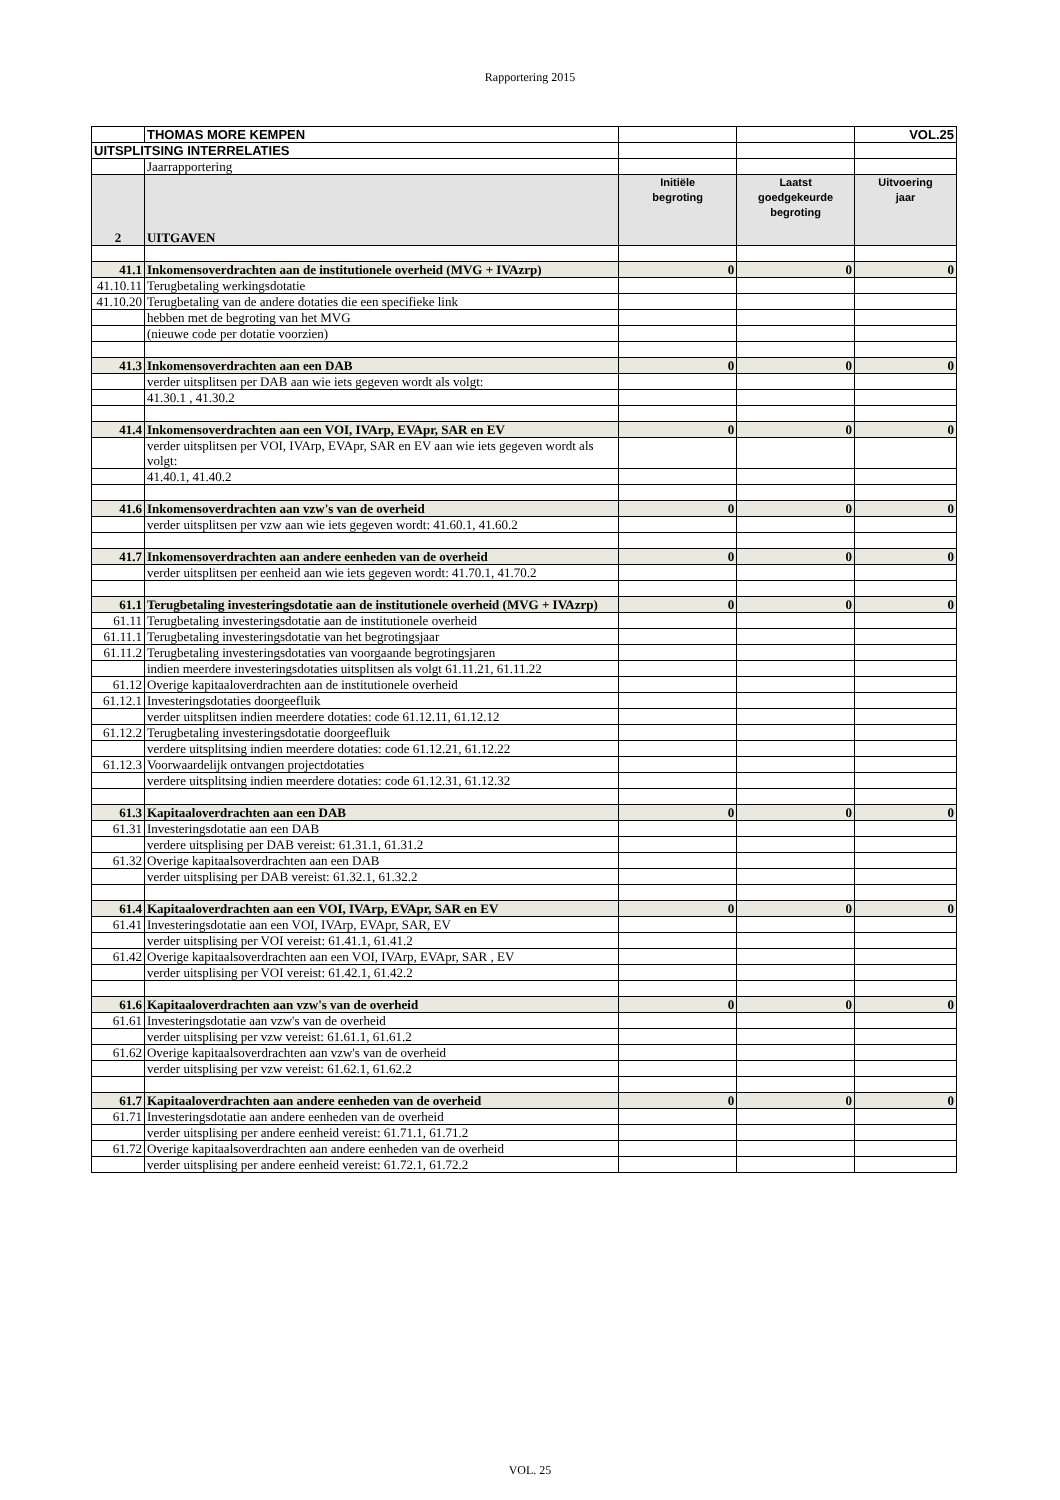Rapportering 2015
| | THOMAS MORE KEMPEN | | | VOL.25 |
| UITSPLITSING INTERRELATIES | | | | |
| | Jaarrapportering | | | |
| 2 | UITGAVEN | Initiële begroting | Laatst goedgekeurde begroting | Uitvoering jaar |
| 41.1 | Inkomensoverdrachten aan de institutionele overheid (MVG + IVAzrp) | 0 | 0 | 0 |
| 41.10.11 | Terugbetaling werkingsdotatie | | | |
| 41.10.20 | Terugbetaling van de andere dotaties die een specifieke link | | | |
| | hebben met de begroting van het MVG | | | |
| | (nieuwe code per dotatie voorzien) | | | |
| 41.3 | Inkomensoverdrachten aan een DAB | 0 | 0 | 0 |
| | verder uitsplitsen per DAB aan wie iets gegeven wordt als volgt: | | | |
| | 41.30.1 , 41.30.2 | | | |
| 41.4 | Inkomensoverdrachten aan een VOI, IVArp, EVApr, SAR en EV | 0 | 0 | 0 |
| | verder uitsplitsen per VOI, IVArp, EVApr, SAR en EV aan wie iets gegeven wordt als volgt: | | | |
| | 41.40.1, 41.40.2 | | | |
| 41.6 | Inkomensoverdrachten aan vzw's van de overheid | 0 | 0 | 0 |
| | verder uitsplitsen per vzw aan wie iets gegeven wordt: 41.60.1, 41.60.2 | | | |
| 41.7 | Inkomensoverdrachten aan andere eenheden van de overheid | 0 | 0 | 0 |
| | verder uitsplitsen per eenheid aan wie iets gegeven wordt: 41.70.1, 41.70.2 | | | |
| 61.1 | Terugbetaling investeringsdotatie aan de institutionele overheid (MVG + IVAzrp) | 0 | 0 | 0 |
| 61.11 | Terugbetaling investeringsdotatie aan de institutionele overheid | | | |
| 61.11.1 | Terugbetaling investeringsdotatie van het begrotingsjaar | | | |
| 61.11.2 | Terugbetaling investeringsdotaties van voorgaande begrotingsjaren | | | |
| | indien meerdere investeringsdotaties uitsplitsen als volgt 61.11.21, 61.11.22 | | | |
| 61.12 | Overige kapitaaloverdrachten aan de institutionele overheid | | | |
| 61.12.1 | Investeringsdotaties doorgeefluik | | | |
| | verder uitsplitsen indien meerdere dotaties: code 61.12.11, 61.12.12 | | | |
| 61.12.2 | Terugbetaling investeringsdotatie doorgeefluik | | | |
| | verdere uitsplitsing indien meerdere dotaties: code 61.12.21, 61.12.22 | | | |
| 61.12.3 | Voorwaardelijk ontvangen projectdotaties | | | |
| | verdere uitsplitsing indien meerdere dotaties: code 61.12.31, 61.12.32 | | | |
| 61.3 | Kapitaaloverdrachten aan een DAB | 0 | 0 | 0 |
| 61.31 | Investeringsdotatie aan een DAB | | | |
| | verdere uitsplising per DAB vereist: 61.31.1, 61.31.2 | | | |
| 61.32 | Overige kapitaalsoverdrachten aan een DAB | | | |
| | verder uitsplising per DAB vereist: 61.32.1, 61.32.2 | | | |
| 61.4 | Kapitaaloverdrachten aan een VOI, IVArp, EVApr, SAR en EV | 0 | 0 | 0 |
| 61.41 | Investeringsdotatie aan een VOI, IVArp, EVApr, SAR, EV | | | |
| | verder uitsplising per VOI vereist: 61.41.1, 61.41.2 | | | |
| 61.42 | Overige kapitaalsoverdrachten aan een VOI, IVArp, EVApr, SAR , EV | | | |
| | verder uitsplising per VOI vereist: 61.42.1, 61.42.2 | | | |
| 61.6 | Kapitaaloverdrachten aan vzw's van de overheid | 0 | 0 | 0 |
| 61.61 | Investeringsdotatie aan vzw's van de overheid | | | |
| | verder uitsplising per vzw vereist: 61.61.1, 61.61.2 | | | |
| 61.62 | Overige kapitaalsoverdrachten aan vzw's van de overheid | | | |
| | verder uitsplising per vzw vereist: 61.62.1, 61.62.2 | | | |
| 61.7 | Kapitaaloverdrachten aan andere eenheden van de overheid | 0 | 0 | 0 |
| 61.71 | Investeringsdotatie aan andere eenheden van de overheid | | | |
| | verder uitsplising per andere eenheid vereist: 61.71.1, 61.71.2 | | | |
| 61.72 | Overige kapitaalsoverdrachten aan andere eenheden van de overheid | | | |
| | verder uitsplising per andere eenheid vereist: 61.72.1, 61.72.2 | | | |
VOL. 25